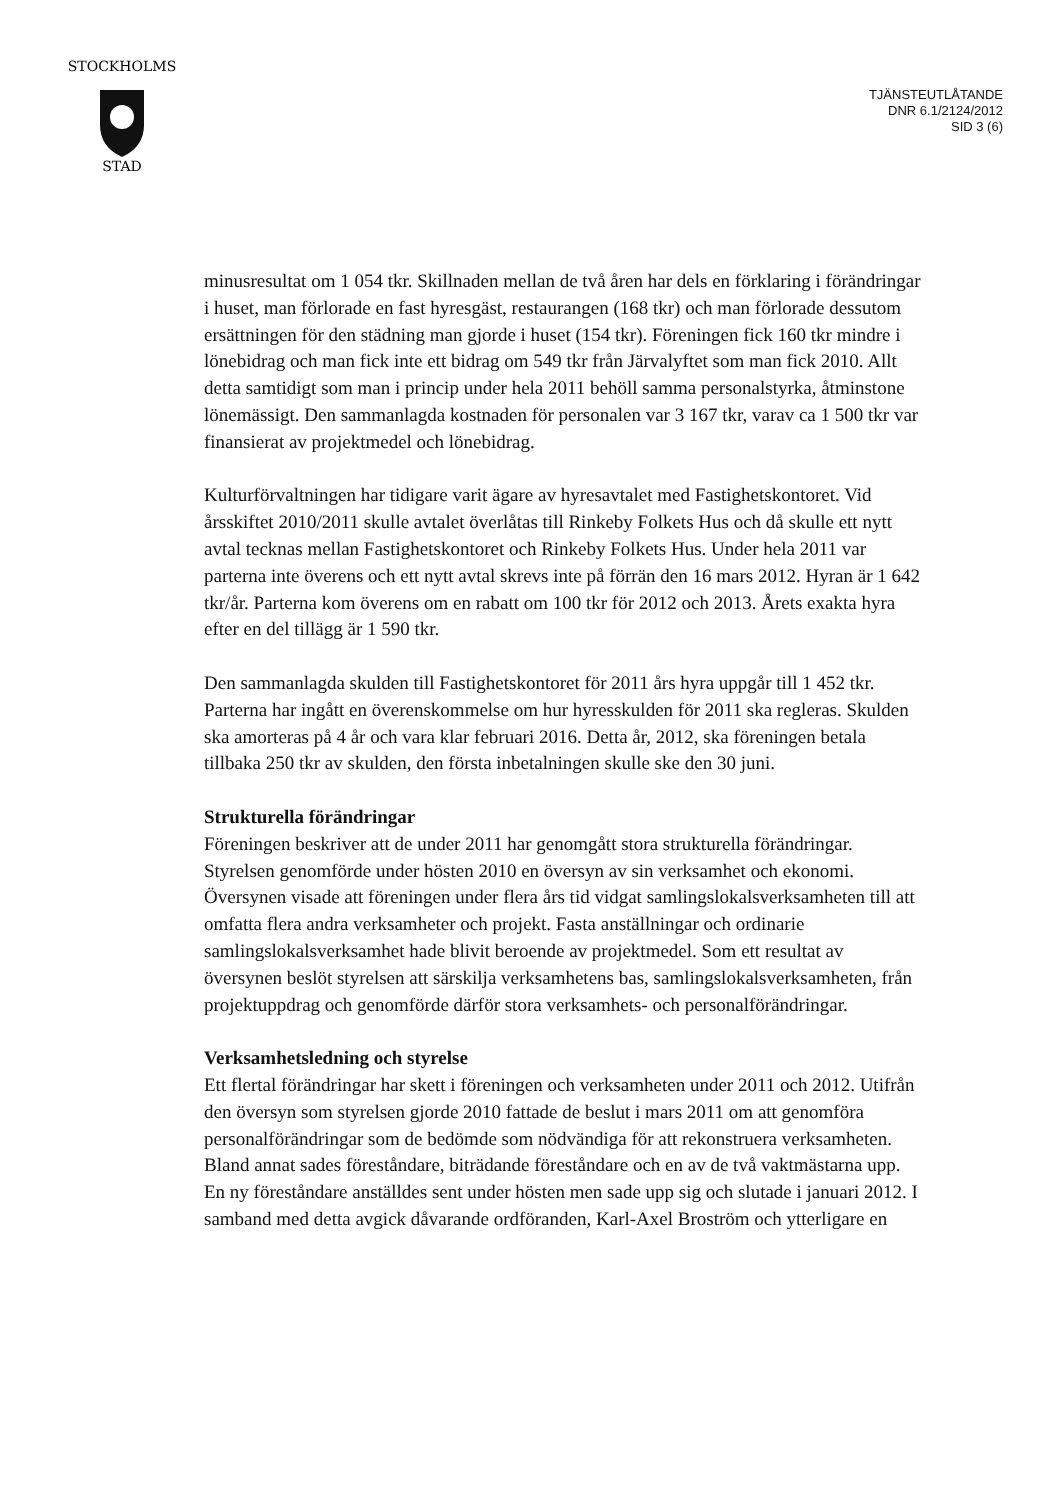STOCKHOLMS
STAD
TJÄNSTEUTLÅTANDE
DNR 6.1/2124/2012
SID 3 (6)
minusresultat om 1 054 tkr. Skillnaden mellan de två åren har dels en förklaring i förändringar i huset, man förlorade en fast hyresgäst, restaurangen (168 tkr) och man förlorade dessutom ersättningen för den städning man gjorde i huset (154 tkr). Föreningen fick 160 tkr mindre i lönebidrag och man fick inte ett bidrag om 549 tkr från Järvalyftet som man fick 2010. Allt detta samtidigt som man i princip under hela 2011 behöll samma personalstyrka, åtminstone lönemässigt. Den sammanlagda kostnaden för personalen var 3 167 tkr, varav ca 1 500 tkr var finansierat av projektmedel och lönebidrag.
Kulturförvaltningen har tidigare varit ägare av hyresavtalet med Fastighetskontoret. Vid årsskiftet 2010/2011 skulle avtalet överlåtas till Rinkeby Folkets Hus och då skulle ett nytt avtal tecknas mellan Fastighetskontoret och Rinkeby Folkets Hus. Under hela 2011 var parterna inte överens och ett nytt avtal skrevs inte på förrän den 16 mars 2012. Hyran är 1 642 tkr/år. Parterna kom överens om en rabatt om 100 tkr för 2012 och 2013. Årets exakta hyra efter en del tillägg är 1 590 tkr.
Den sammanlagda skulden till Fastighetskontoret för 2011 års hyra uppgår till 1 452 tkr. Parterna har ingått en överenskommelse om hur hyresskulden för 2011 ska regleras. Skulden ska amorteras på 4 år och vara klar februari 2016. Detta år, 2012, ska föreningen betala tillbaka 250 tkr av skulden, den första inbetalningen skulle ske den 30 juni.
Strukturella förändringar
Föreningen beskriver att de under 2011 har genomgått stora strukturella förändringar. Styrelsen genomförde under hösten 2010 en översyn av sin verksamhet och ekonomi. Översynen visade att föreningen under flera års tid vidgat samlingslokalsverksamheten till att omfatta flera andra verksamheter och projekt. Fasta anställningar och ordinarie samlingslokalsverksamhet hade blivit beroende av projektmedel. Som ett resultat av översynen beslöt styrelsen att särskilja verksamhetens bas, samlingslokalsverksamheten, från projektuppdrag och genomförde därför stora verksamhets- och personalförändringar.
Verksamhetsledning och styrelse
Ett flertal förändringar har skett i föreningen och verksamheten under 2011 och 2012. Utifrån den översyn som styrelsen gjorde 2010 fattade de beslut i mars 2011 om att genomföra personalförändringar som de bedömde som nödvändiga för att rekonstruera verksamheten. Bland annat sades föreståndare, biträdande föreståndare och en av de två vaktmästarna upp. En ny föreståndare anställdes sent under hösten men sade upp sig och slutade i januari 2012. I samband med detta avgick dåvarande ordföranden, Karl-Axel Broström och ytterligare en